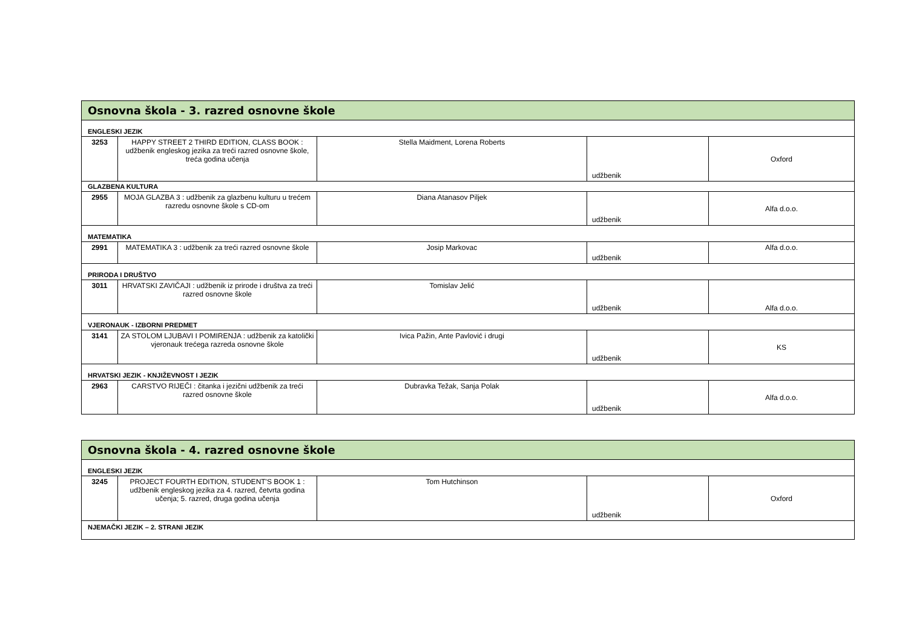| Osnovna škola - 3. razred osnovne škole | | | | |
| ENGLESKI JEZIK | | | | |
| 3253 | HAPPY STREET 2 THIRD EDITION, CLASS BOOK : udžbenik engleskog jezika za treći razred osnovne škole, treća godina učenja | Stella Maidment, Lorena Roberts | udžbenik | Oxford |
| GLAZBENA KULTURA | | | | |
| 2955 | MOJA GLAZBA 3 : udžbenik za glazbenu kulturu u trećem razredu osnovne škole s CD-om | Diana Atanasov Piljek | udžbenik | Alfa d.o.o. |
| MATEMATIKA | | | | |
| 2991 | MATEMATIKA 3 : udžbenik za treći razred osnovne škole | Josip Markovac | udžbenik | Alfa d.o.o. |
| PRIRODA I DRUŠTVO | | | | |
| 3011 | HRVATSKI ZAVIČAJI : udžbenik iz prirode i društva za treći razred osnovne škole | Tomislav Jelić | udžbenik | Alfa d.o.o. |
| VJERONAUK - IZBORNI PREDMET | | | | |
| 3141 | ZA STOLOM LJUBAVI I POMIRENJA : udžbenik za katolički vjeronauk trećega razreda osnovne škole | Ivica Pažin, Ante Pavlović i drugi | udžbenik | KS |
| HRVATSKI JEZIK - KNJIŽEVNOST I JEZIK | | | | |
| 2963 | CARSTVO RIJEČI : čitanka i jezični udžbenik za treći razred osnovne škole | Dubravka Težak, Sanja Polak | udžbenik | Alfa d.o.o. |
| Osnovna škola - 4. razred osnovne škole | | | | |
| ENGLESKI JEZIK | | | | |
| 3245 | PROJECT FOURTH EDITION, STUDENT'S BOOK 1 : udžbenik engleskog jezika za 4. razred, četvrta godina učenja; 5. razred, druga godina učenja | Tom Hutchinson | udžbenik | Oxford |
| NJEMAČKI JEZIK – 2. STRANI JEZIK | | | | |